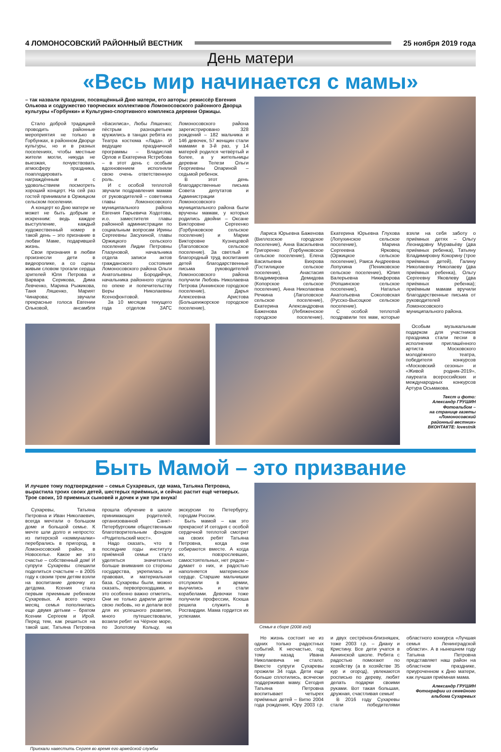4 ЛОМОНОСОВСКИЙ РАЙОННЫЙ ВЕСТНИК
25 ноября 2019 года
День матери
«Весь мир начинается с мамы»
– так назвали праздник, посвящённый Дню матери, его авторы: режиссёр Евгения Олькова и содружество творческих коллективов Ломоносовского районного Дворца культуры «Горбунки» и Культурно-спортивного комплекса деревни Оржицы.
Стало доброй традицией проводить районные мероприятия не только в Горбунках, в районном Дворце культуры, но и в разных поселениях, чтобы местные жители могли, никуда не выезжая, почувствовать атмосферу праздника, поаплодировать награждённым и с удовольствием посмотреть хороший концерт. На сей раз гостей принимали в Оржицком сельском поселении.
А концерт ко Дню матери не может не быть добрым и искренним: ведь каждое выступление, каждый художественный номер в такой день – это признание в любви Маме, подарившей жизнь.
Свои признания в любви произнесли дети в видеоролике, а со сцены живым словом трогали сердца зрителей Юля Петрова и Варвара Серикова, Дима Левченко, Марина Рыжикова, Таня Ляшенко, Марият Чинарова; звучали прекрасные голоса Евгении Ольковой, ансамбля «Василиса», Любы Ляшенко; пёстрым разноцветьем кружились в танцах ребята из Театра костюма «Лада». И ведущие праздничной программы – Владислав Орлов и Екатерина Ястребова – в этот день с особым вдохновением исполняли свою очень ответственную роль.
И с особой теплотой звучали поздравления мамам от руководителей – советника главы Ломоносовского муниципального района Евгения Гарьевича Ходотова, и.о. заместителя главы районной администрации по социальным вопросам Ирины Сергеевны Засухиной, главы Оржицкого сельского поселения Лидии Петровны Глазуновой, начальника отдела записи актов гражданского состояния Ломоносовского района Ольги Анатольевны Бородийчук, начальника районного отдела по опеке и попечительству Веры Николаевны Ксенофонтовой.
За 10 месяцев текущего года отделом ЗАГС Ломоносовского района зарегистрировано 328 рождений – 182 мальчика и 146 девочек, 57 женщин стали мамами в 3-й раз, у 14 матерей родился четвёртый и более, а у жительницы деревни Телези Ольги Георгиевны Опариной – седьмой ребенок.
В этот день благодарственные письма Совета депутатов и Администрации Ломоносовского муниципального района были вручены мамам, у которых родились двойни – Оксане Викторовне Сергеенко (Горбунковское сельское поселение) и Марии Викторовне Кузнецовой (Лаголовское сельское поселение). За светлый и благородный труд воспитания детей благодарственные письма руководителей Ломоносовского района получили Любовь Николаевна Петрова (Аннинское городское поселение), Дарья Алексеевна Аристова (Большеижорское городское поселение),
Лариса Юрьевна Баженова (Виллозское городское поселение), Анна Васильевна Григоренко (Горбунковское сельское поселение), Елена Васильевна Вихрова (Гостилицкое сельское поселение), Анастасия Владимировна Демидова (Копорское сельское поселение), Анна Николаевна Речкина (Лаголовское сельское поселение), Екатерина Александровна Баженова (Лебяженское городское поселение), Екатерина Юрьевна Глухова (Лопухинское сельское поселение), Марина Сергеевна Ярковец (Оржицкое сельское поселение), Раиса Андреевна Лопухина (Пениковское сельское поселение), Юлия Валерьевна Никифорова (Ропшинское сельское поселение), Наталья Анатольевна Соколовская (Русско-Высоцкое сельское поселение).
С особой теплотой поздравили тех мам, которые взяли на себя заботу о приёмных детях – Ольгу Леонидовну Муравьёву (два приёмных ребенка), Татьяну Владимировну Кокорину (трое приёмных детей), Галину Николаевну Николаеву (два приёмных ребенка), Ольгу Сергеевну Яковлеву (два приёмных ребенка); приёмным мамам вручили благодарственные письма от руководителей Ломоносовского муниципального района.
Особым музыкальным подарком для участников праздника стали песни в исполнении приглашённого артиста Московского молодёжного театра, победителя конкурсов «Московский сезоны» и «Живой родник-2019», лауреата всероссийских и международных конкурсов Артура Осьмакова.
Текст и фото:
Александр ГРУШИН
Фотоальбом –
на странице газеты
«Ломоносовский
районный вестник»
ВКОНТАКТЕ: lovestnik
Быть Мамой – это призвание
И лучшее тому подтверждение – семья Сухаревых, где мама, Татьяна Петровна, вырастила троих своих детей, шестерых приёмных, и сейчас растит ещё четверых. Трое своих, 10 приемных сыновей и дочек и уже три внука!
Сухаревы, Татьяна Петровна и Иван Николаевич, всегда мечтали о большом доме и большой семье. К мечте шли долго и непросто: из питерской «коммуналки» перебрались в пригород, в Ломоносовский район, в Новоселье. Какое же это счастье – собственный дом! И супруги Сухаревы спешили поделиться счастьем – в 2005 году к своим трем детям взяли на воспитание девочку из детдома. Ксения стала первым приемным ребенком Сухаревых. А всего через месяц семья пополнилась еще двумя детьми – братом Ксении Сергеем и Ирой. Перед тем, как решиться на такой шаг, Татьяна Петровна прошла обучение в школе принимающих родителей, организованной Санкт-Петербургским общественным благотворительным фондом «Родительский мост».
Надо сказать, что в последние годы институту приёмной семьи стало уделяться значительно больше внимания со стороны государства, укрепилась и правовая, и материальная база. Сухаревы были, можно сказать, первопроходцами, и это особенно важно отметить. Они не только дарили детям свою любовь, но и делали всё для их успешного развития, много путешествовали, возили ребят на Чёрное море, по Золотому Кольцу, на экскурсии по Петербургу, городам России.
Быть мамой – как это прекрасно! И сегодня с особой сердечной теплотой смотрит на своих ребят Татьяна Петровна, когда они собираются вместе. А когда их, повзрослевших, самостоятельных, нет рядом – думает о них, и радостью наполняется материнское сердце. Старшие мальчишки отслужили в армии, выучились и стали корабелами. Девочки тоже получили профессии, Ксюша решила служить в Росгвардии. Мама гордится их успехами.
Приехали навестить Сергея во время его армейской службы
Семья в сборе (2008 год)
Но жизнь состоит не из одних только радостных событий. К несчастью, год тому назад Ивана Николаевича не стало. Вместе супруги Сухаревы прожили 34 года. Дети еще больше сплотились, всячески поддерживая маму. Сегодня Татьяна Петровна воспитывает четырех приёмных детей – Витю 2004 года рождения, Юру 2003 г.р. и двух сестрёнок-близняшек, тоже 2003 г.р. – Диану и Кристину. Все дети учатся в Аннинской школе. Ребята с радостью помогают по хозяйству (а в хозяйстве 35 кур и огород), увлекаются росписью по дереву, любят делать подарки своими руками. Вот такая большая, дружная, счастливая семья!
В 2016 году Сухаревы стали победителями областного конкурса «Лучшая семья Ленинградской области». А в нынешнем году Татьяна Петровна представляет наш район на областном празднике, приуроченном к Дню матери, как лучшая приёмная мама.
Александр ГРУШИН
Фотографии из семейного
альбома Сухаревых